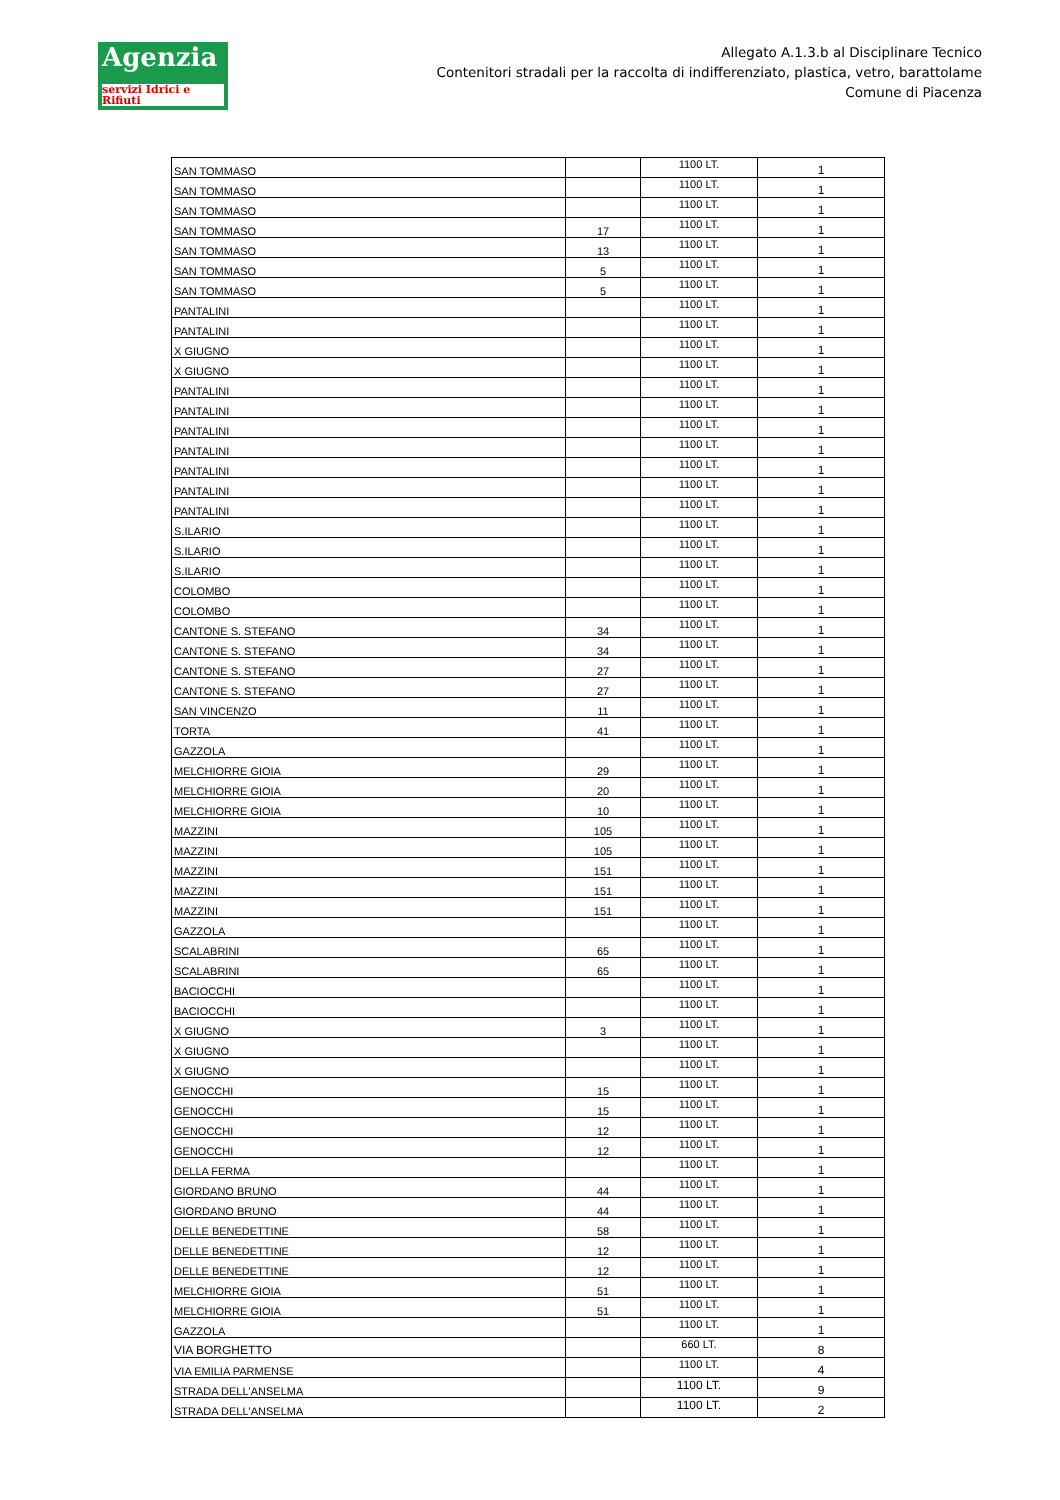Agenzia
servizi Idrici e Rifiuti
Allegato A.1.3.b al Disciplinare Tecnico
Contenitori stradali per la raccolta di indifferenziato, plastica, vetro, barattolame
Comune di Piacenza
| SAN TOMMASO | | 1100 LT. | 1 |
| SAN TOMMASO | | 1100 LT. | 1 |
| SAN TOMMASO | | 1100 LT. | 1 |
| SAN TOMMASO | 17 | 1100 LT. | 1 |
| SAN TOMMASO | 13 | 1100 LT. | 1 |
| SAN TOMMASO | 5 | 1100 LT. | 1 |
| SAN TOMMASO | 5 | 1100 LT. | 1 |
| PANTALINI | | 1100 LT. | 1 |
| PANTALINI | | 1100 LT. | 1 |
| X GIUGNO | | 1100 LT. | 1 |
| X GIUGNO | | 1100 LT. | 1 |
| PANTALINI | | 1100 LT. | 1 |
| PANTALINI | | 1100 LT. | 1 |
| PANTALINI | | 1100 LT. | 1 |
| PANTALINI | | 1100 LT. | 1 |
| PANTALINI | | 1100 LT. | 1 |
| PANTALINI | | 1100 LT. | 1 |
| PANTALINI | | 1100 LT. | 1 |
| S.ILARIO | | 1100 LT. | 1 |
| S.ILARIO | | 1100 LT. | 1 |
| S.ILARIO | | 1100 LT. | 1 |
| COLOMBO | | 1100 LT. | 1 |
| COLOMBO | | 1100 LT. | 1 |
| CANTONE S. STEFANO | 34 | 1100 LT. | 1 |
| CANTONE S. STEFANO | 34 | 1100 LT. | 1 |
| CANTONE S. STEFANO | 27 | 1100 LT. | 1 |
| CANTONE S. STEFANO | 27 | 1100 LT. | 1 |
| SAN VINCENZO | 11 | 1100 LT. | 1 |
| TORTA | 41 | 1100 LT. | 1 |
| GAZZOLA | | 1100 LT. | 1 |
| MELCHIORRE GIOIA | 29 | 1100 LT. | 1 |
| MELCHIORRE GIOIA | 20 | 1100 LT. | 1 |
| MELCHIORRE GIOIA | 10 | 1100 LT. | 1 |
| MAZZINI | 105 | 1100 LT. | 1 |
| MAZZINI | 105 | 1100 LT. | 1 |
| MAZZINI | 151 | 1100 LT. | 1 |
| MAZZINI | 151 | 1100 LT. | 1 |
| MAZZINI | 151 | 1100 LT. | 1 |
| GAZZOLA | | 1100 LT. | 1 |
| SCALABRINI | 65 | 1100 LT. | 1 |
| SCALABRINI | 65 | 1100 LT. | 1 |
| BACIOCCHI | | 1100 LT. | 1 |
| BACIOCCHI | | 1100 LT. | 1 |
| X GIUGNO | 3 | 1100 LT. | 1 |
| X GIUGNO | | 1100 LT. | 1 |
| X GIUGNO | | 1100 LT. | 1 |
| GENOCCHI | 15 | 1100 LT. | 1 |
| GENOCCHI | 15 | 1100 LT. | 1 |
| GENOCCHI | 12 | 1100 LT. | 1 |
| GENOCCHI | 12 | 1100 LT. | 1 |
| DELLA FERMA | | 1100 LT. | 1 |
| GIORDANO BRUNO | 44 | 1100 LT. | 1 |
| GIORDANO BRUNO | 44 | 1100 LT. | 1 |
| DELLE BENEDETTINE | 58 | 1100 LT. | 1 |
| DELLE BENEDETTINE | 12 | 1100 LT. | 1 |
| DELLE BENEDETTINE | 12 | 1100 LT. | 1 |
| MELCHIORRE GIOIA | 51 | 1100 LT. | 1 |
| MELCHIORRE GIOIA | 51 | 1100 LT. | 1 |
| GAZZOLA | | 1100 LT. | 1 |
| VIA BORGHETTO | | 660 LT. | 8 |
| VIA EMILIA PARMENSE | | 1100 LT. | 4 |
| STRADA DELL'ANSELMA | | 1100 LT. | 9 |
| STRADA DELL'ANSELMA | | 1100 LT. | 2 |